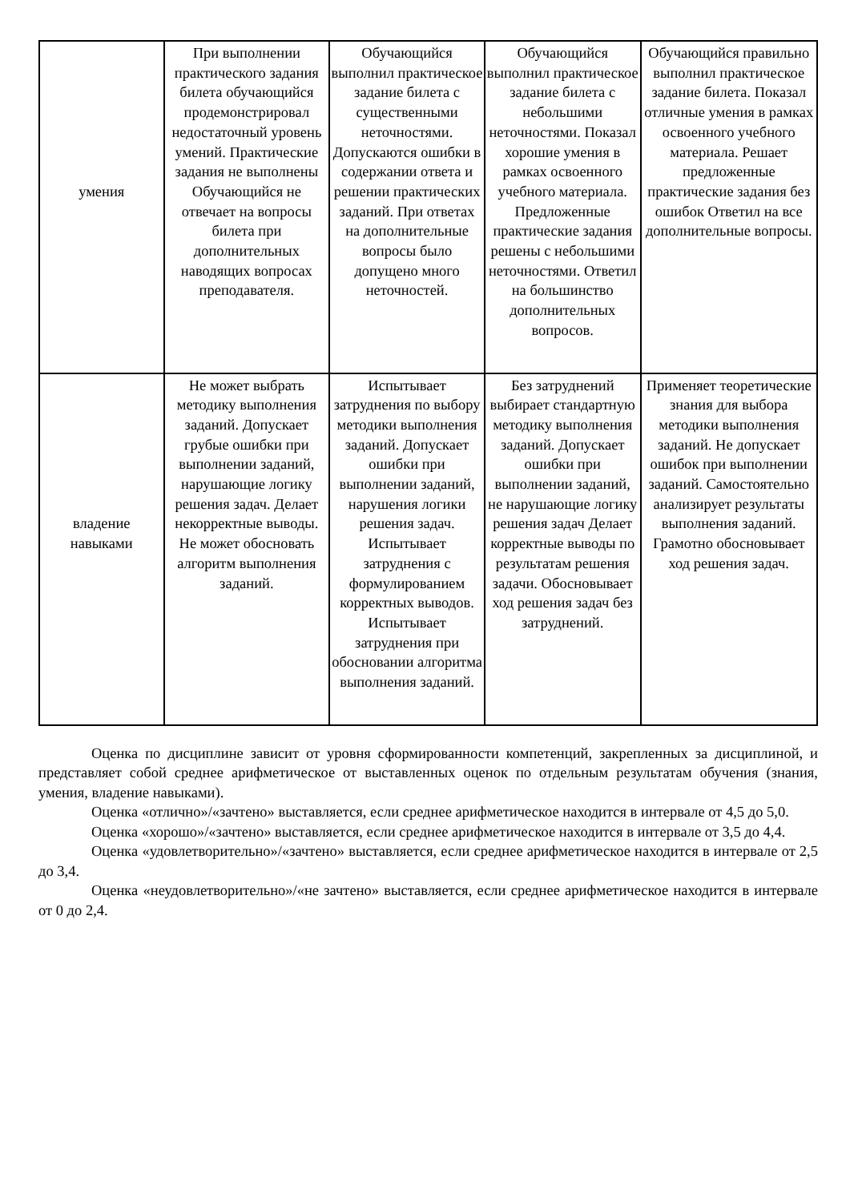| умения | При выполнении практического задания билета обучающийся продемонстрировал недостаточный уровень умений. Практические задания не выполнены Обучающийся не отвечает на вопросы билета при дополнительных наводящих вопросах преподавателя. | Обучающийся выполнил практическое задание билета с существенными неточностями. Допускаются ошибки в содержании ответа и решении практических заданий. При ответах на дополнительные вопросы было допущено много неточностей. | Обучающийся выполнил практическое задание билета с небольшими неточностями. Показал хорошие умения в рамках освоенного учебного материала. Предложенные практические задания решены с небольшими неточностями. Ответил на большинство дополнительных вопросов. | Обучающийся правильно выполнил практическое задание билета. Показал отличные умения в рамках освоенного учебного материала. Решает предложенные практические задания без ошибок Ответил на все дополнительные вопросы. |
| владение навыками | Не может выбрать методику выполнения заданий. Допускает грубые ошибки при выполнении заданий, нарушающие логику решения задач. Делает некорректные выводы. Не может обосновать алгоритм выполнения заданий. | Испытывает затруднения по выбору методики выполнения заданий. Допускает ошибки при выполнении заданий, нарушения логики решения задач. Испытывает затруднения с формулированием корректных выводов. Испытывает затруднения при обосновании алгоритма выполнения заданий. | Без затруднений выбирает стандартную методику выполнения заданий. Допускает ошибки при выполнении заданий, не нарушающие логику решения задач Делает корректные выводы по результатам решения задачи. Обосновывает ход решения задач без затруднений. | Применяет теоретические знания для выбора методики выполнения заданий. Не допускает ошибок при выполнении заданий. Самостоятельно анализирует результаты выполнения заданий. Грамотно обосновывает ход решения задач. |
Оценка по дисциплине зависит от уровня сформированности компетенций, закрепленных за дисциплиной, и представляет собой среднее арифметическое от выставленных оценок по отдельным результатам обучения (знания, умения, владение навыками).
Оценка «отлично»/«зачтено» выставляется, если среднее арифметическое находится в интервале от 4,5 до 5,0.
Оценка «хорошо»/«зачтено» выставляется, если среднее арифметическое находится в интервале от 3,5 до 4,4.
Оценка «удовлетворительно»/«зачтено» выставляется, если среднее арифметическое находится в интервале от 2,5 до 3,4.
Оценка «неудовлетворительно»/«не зачтено» выставляется, если среднее арифметическое находится в интервале от 0 до 2,4.